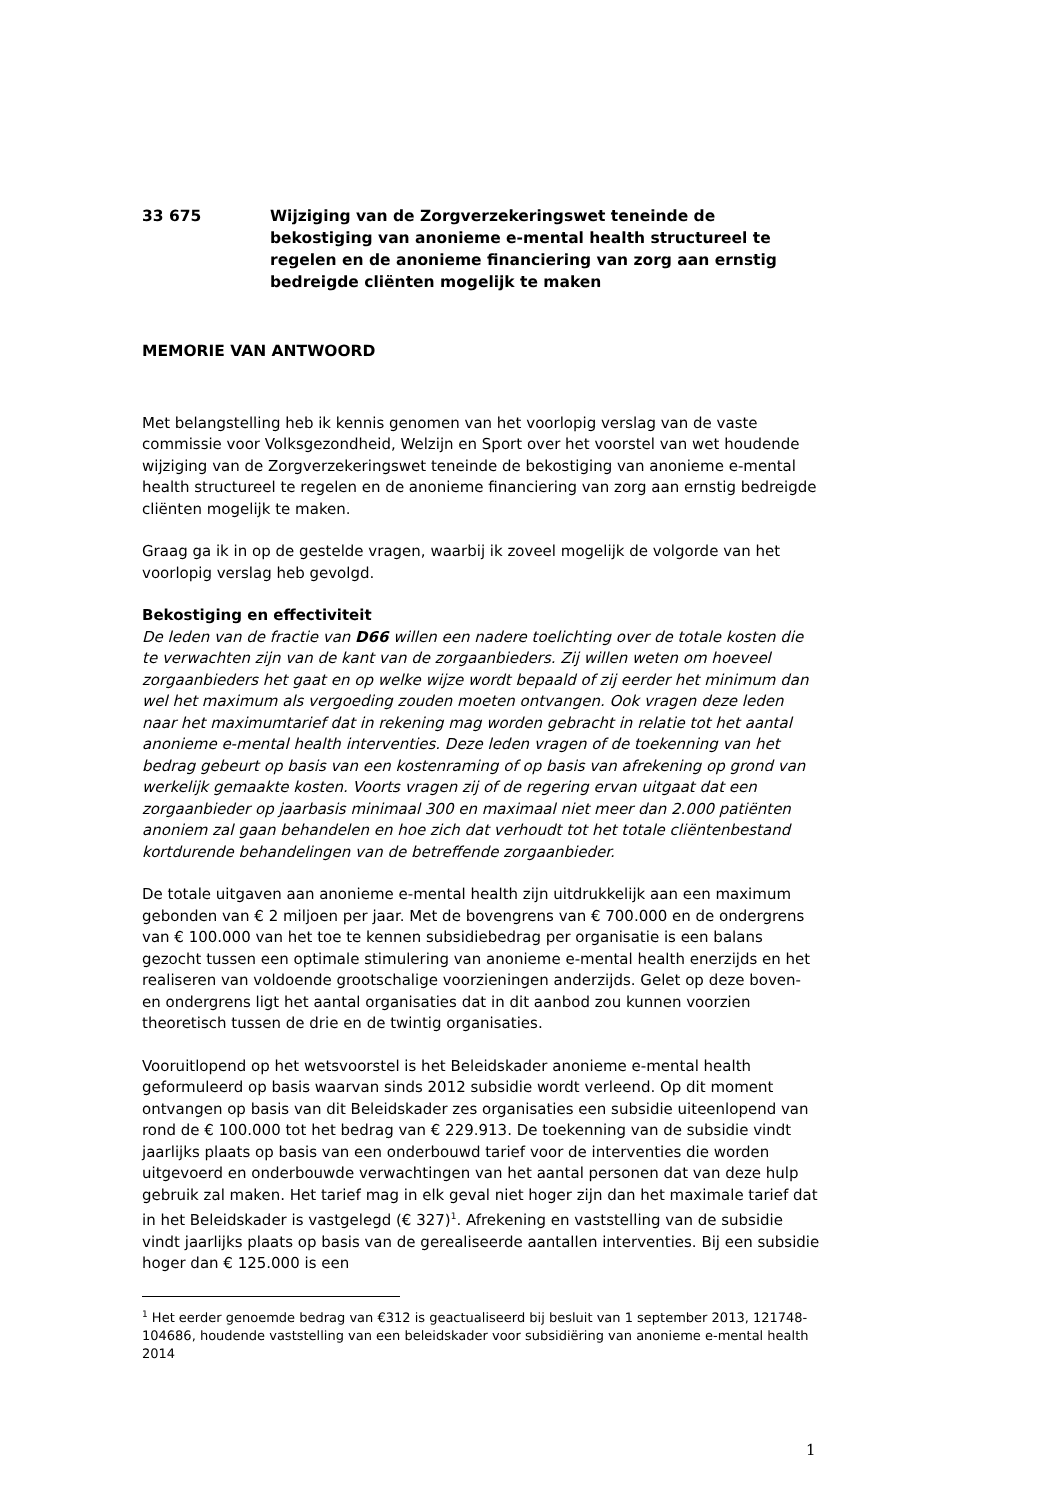33 675 Wijziging van de Zorgverzekeringswet teneinde de bekostiging van anonieme e-mental health structureel te regelen en de anonieme financiering van zorg aan ernstig bedreigde cliënten mogelijk te maken
MEMORIE VAN ANTWOORD
Met belangstelling heb ik kennis genomen van het voorlopig verslag van de vaste commissie voor Volksgezondheid, Welzijn en Sport over het voorstel van wet houdende wijziging van de Zorgverzekeringswet teneinde de bekostiging van anonieme e-mental health structureel te regelen en de anonieme financiering van zorg aan ernstig bedreigde cliënten mogelijk te maken.
Graag ga ik in op de gestelde vragen, waarbij ik zoveel mogelijk de volgorde van het voorlopig verslag heb gevolgd.
Bekostiging en effectiviteit
De leden van de fractie van D66 willen een nadere toelichting over de totale kosten die te verwachten zijn van de kant van de zorgaanbieders. Zij willen weten om hoeveel zorgaanbieders het gaat en op welke wijze wordt bepaald of zij eerder het minimum dan wel het maximum als vergoeding zouden moeten ontvangen. Ook vragen deze leden naar het maximumtarief dat in rekening mag worden gebracht in relatie tot het aantal anonieme e-mental health interventies. Deze leden vragen of de toekenning van het bedrag gebeurt op basis van een kostenraming of op basis van afrekening op grond van werkelijk gemaakte kosten. Voorts vragen zij of de regering ervan uitgaat dat een zorgaanbieder op jaarbasis minimaal 300 en maximaal niet meer dan 2.000 patiënten anoniem zal gaan behandelen en hoe zich dat verhoudt tot het totale cliëntenbestand kortdurende behandelingen van de betreffende zorgaanbieder.
De totale uitgaven aan anonieme e-mental health zijn uitdrukkelijk aan een maximum gebonden van € 2 miljoen per jaar. Met de bovengrens van € 700.000 en de ondergrens van € 100.000 van het toe te kennen subsidiebedrag per organisatie is een balans gezocht tussen een optimale stimulering van anonieme e-mental health enerzijds en het realiseren van voldoende grootschalige voorzieningen anderzijds. Gelet op deze boven- en ondergrens ligt het aantal organisaties dat in dit aanbod zou kunnen voorzien theoretisch tussen de drie en de twintig organisaties.
Vooruitlopend op het wetsvoorstel is het Beleidskader anonieme e-mental health geformuleerd op basis waarvan sinds 2012 subsidie wordt verleend. Op dit moment ontvangen op basis van dit Beleidskader zes organisaties een subsidie uiteenlopend van rond de € 100.000 tot het bedrag van € 229.913. De toekenning van de subsidie vindt jaarlijks plaats op basis van een onderbouwd tarief voor de interventies die worden uitgevoerd en onderbouwde verwachtingen van het aantal personen dat van deze hulp gebruik zal maken. Het tarief mag in elk geval niet hoger zijn dan het maximale tarief dat in het Beleidskader is vastgelegd (€ 327)<sup>1</sup>. Afrekening en vaststelling van de subsidie vindt jaarlijks plaats op basis van de gerealiseerde aantallen interventies. Bij een subsidie hoger dan € 125.000 is een
<sup>1</sup> Het eerder genoemde bedrag van €312 is geactualiseerd bij besluit van 1 september 2013, 121748-104686, houdende vaststelling van een beleidskader voor subsidiëring van anonieme e-mental health 2014
1